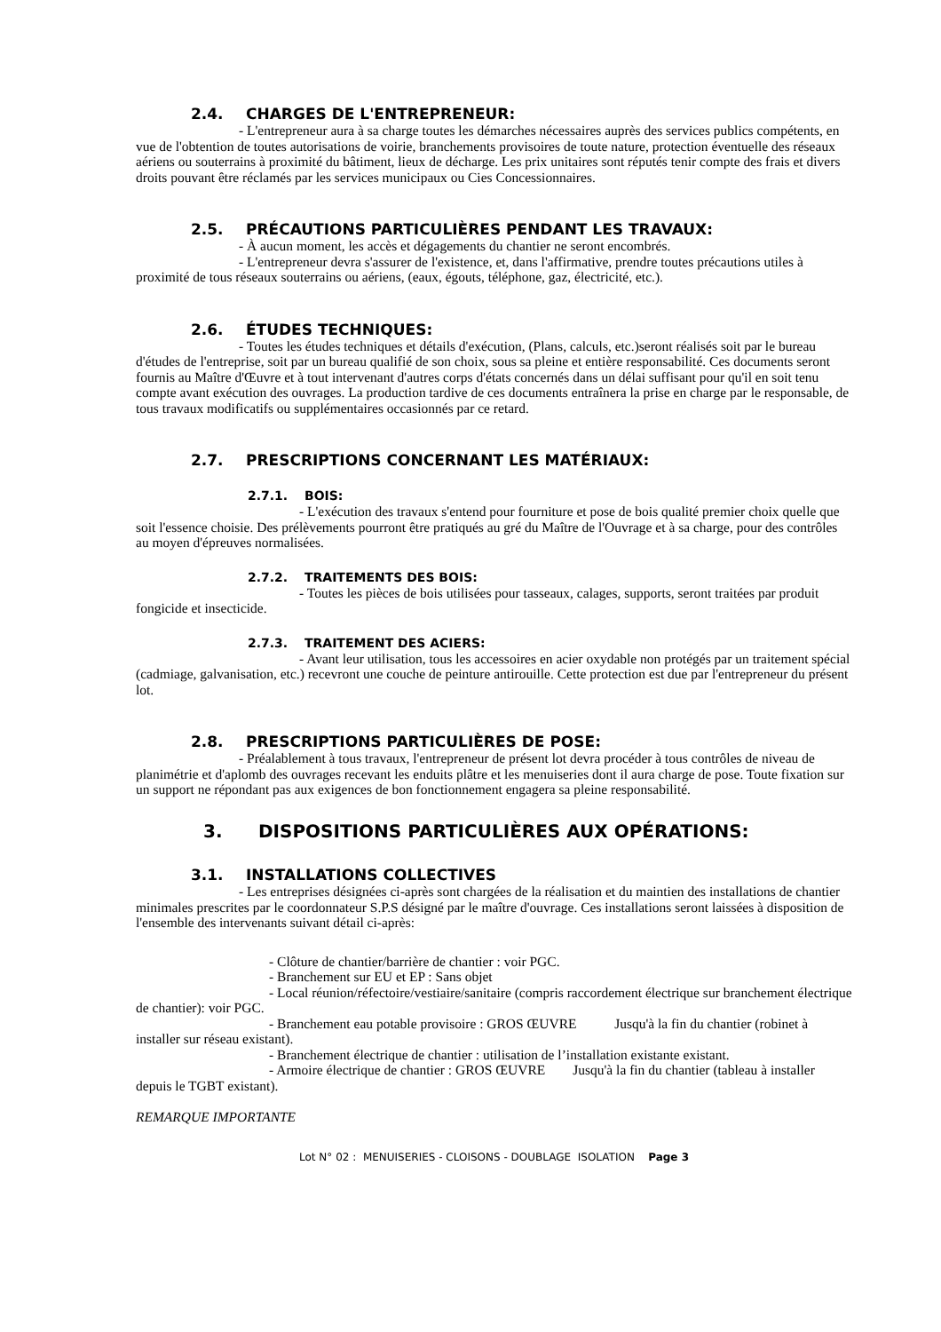2.4. CHARGES DE L'ENTREPRENEUR:
- L'entrepreneur aura à sa charge toutes les démarches nécessaires auprès des services publics compétents, en vue de l'obtention de toutes autorisations de voirie, branchements provisoires de toute nature, protection éventuelle des réseaux aériens ou souterrains à proximité du bâtiment, lieux de décharge. Les prix unitaires sont réputés tenir compte des frais et divers droits pouvant être réclamés par les services municipaux ou Cies Concessionnaires.
2.5. PRÉCAUTIONS PARTICULIÈRES PENDANT LES TRAVAUX:
- À aucun moment, les accès et dégagements du chantier ne seront encombrés.
- L'entrepreneur devra s'assurer de l'existence, et, dans l'affirmative, prendre toutes précautions utiles à proximité de tous réseaux souterrains ou aériens, (eaux, égouts, téléphone, gaz, électricité, etc.).
2.6. ÉTUDES TECHNIQUES:
- Toutes les études techniques et détails d'exécution, (Plans, calculs, etc.)seront réalisés soit par le bureau d'études de l'entreprise, soit par un bureau qualifié de son choix, sous sa pleine et entière responsabilité. Ces documents seront fournis au Maître d'Œuvre et à tout intervenant d'autres corps d'états concernés dans un délai suffisant pour qu'il en soit tenu compte avant exécution des ouvrages. La production tardive de ces documents entraînera la prise en charge par le responsable, de tous travaux modificatifs ou supplémentaires occasionnés par ce retard.
2.7. PRESCRIPTIONS CONCERNANT LES MATÉRIAUX:
2.7.1. BOIS:
- L'exécution des travaux s'entend pour fourniture et pose de bois qualité premier choix quelle que soit l'essence choisie. Des prélèvements pourront être pratiqués au gré du Maître de l'Ouvrage et à sa charge, pour des contrôles au moyen d'épreuves normalisées.
2.7.2. TRAITEMENTS DES BOIS:
- Toutes les pièces de bois utilisées pour tasseaux, calages, supports, seront traitées par produit fongicide et insecticide.
2.7.3. TRAITEMENT DES ACIERS:
- Avant leur utilisation, tous les accessoires en acier oxydable non protégés par un traitement spécial (cadmiage, galvanisation, etc.) recevront une couche de peinture antirouille. Cette protection est due par l'entrepreneur du présent lot.
2.8. PRESCRIPTIONS PARTICULIÈRES DE POSE:
- Préalablement à tous travaux, l'entrepreneur de présent lot devra procéder à tous contrôles de niveau de planimétrie et d'aplomb des ouvrages recevant les enduits plâtre et les menuiseries dont il aura charge de pose. Toute fixation sur un support ne répondant pas aux exigences de bon fonctionnement engagera sa pleine responsabilité.
3. DISPOSITIONS PARTICULIÈRES AUX OPÉRATIONS:
3.1. INSTALLATIONS COLLECTIVES
- Les entreprises désignées ci-après sont chargées de la réalisation et du maintien des installations de chantier minimales prescrites par le coordonnateur S.P.S désigné par le maître d'ouvrage. Ces installations seront laissées à disposition de l'ensemble des intervenants suivant détail ci-après:
- Clôture de chantier/barrière de chantier : voir PGC.
- Branchement sur EU et EP : Sans objet
- Local réunion/réfectoire/vestiaire/sanitaire (compris raccordement électrique sur branchement électrique de chantier): voir PGC.
- Branchement eau potable provisoire : GROS ŒUVRE Jusqu'à la fin du chantier (robinet à installer sur réseau existant).
- Branchement électrique de chantier : utilisation de l’installation existante existant.
- Armoire électrique de chantier : GROS ŒUVRE Jusqu'à la fin du chantier (tableau à installer depuis le TGBT existant).
REMARQUE IMPORTANTE
Lot N° 02 : MENUISERIES - CLOISONS - DOUBLAGE ISOLATION Page 3